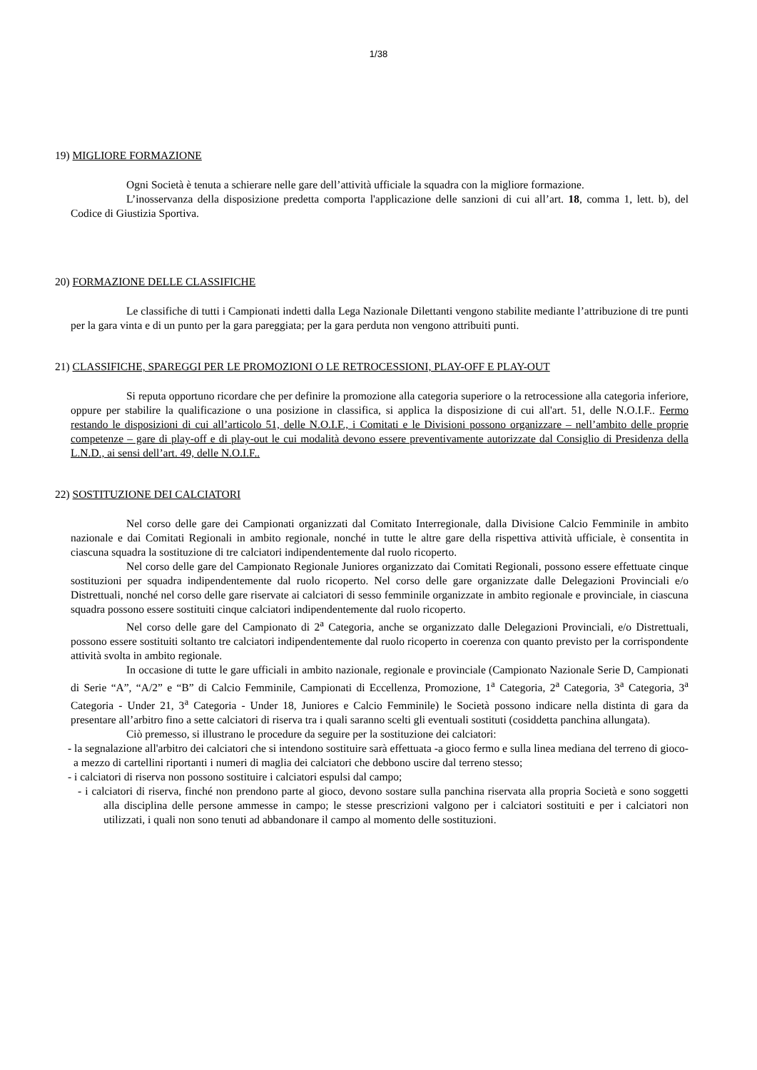1/38
19) MIGLIORE FORMAZIONE
Ogni Società è tenuta a schierare nelle gare dell’attività ufficiale la squadra con la migliore formazione.
L’inosservanza della disposizione predetta comporta l'applicazione delle sanzioni di cui all’art. 18, comma 1, lett. b), del Codice di Giustizia Sportiva.
20) FORMAZIONE DELLE CLASSIFICHE
Le classifiche di tutti i Campionati indetti dalla Lega Nazionale Dilettanti vengono stabilite mediante l’attribuzione di tre punti per la gara vinta e di un punto per la gara pareggiata; per la gara perduta non vengono attribuiti punti.
21) CLASSIFICHE, SPAREGGI PER LE PROMOZIONI O LE RETROCESSIONI, PLAY-OFF E PLAY-OUT
Si reputa opportuno ricordare che per definire la promozione alla categoria superiore o la retrocessione alla categoria inferiore, oppure per stabilire la qualificazione o una posizione in classifica, si applica la disposizione di cui all'art. 51, delle N.O.I.F.. Fermo restando le disposizioni di cui all’articolo 51, delle N.O.I.F., i Comitati e le Divisioni possono organizzare – nell’ambito delle proprie competenze – gare di play-off e di play-out le cui modalità devono essere preventivamente autorizzate dal Consiglio di Presidenza della L.N.D., ai sensi dell’art. 49, delle N.O.I.F..
22) SOSTITUZIONE DEI CALCIATORI
Nel corso delle gare dei Campionati organizzati dal Comitato Interregionale, dalla Divisione Calcio Femminile in ambito nazionale e dai Comitati Regionali in ambito regionale, nonché in tutte le altre gare della rispettiva attività ufficiale, è consentita in ciascuna squadra la sostituzione di tre calciatori indipendentemente dal ruolo ricoperto.
Nel corso delle gare del Campionato Regionale Juniores organizzato dai Comitati Regionali, possono essere effettuate cinque sostituzioni per squadra indipendentemente dal ruolo ricoperto. Nel corso delle gare organizzate dalle Delegazioni Provinciali e/o Distrettuali, nonché nel corso delle gare riservate ai calciatori di sesso femminile organizzate in ambito regionale e provinciale, in ciascuna squadra possono essere sostituiti cinque calciatori indipendentemente dal ruolo ricoperto.
Nel corso delle gare del Campionato di 2<sup>a</sup> Categoria, anche se organizzato dalle Delegazioni Provinciali, e/o Distrettuali, possono essere sostituiti soltanto tre calciatori indipendentemente dal ruolo ricoperto in coerenza con quanto previsto per la corrispondente attività svolta in ambito regionale.
In occasione di tutte le gare ufficiali in ambito nazionale, regionale e provinciale (Campionato Nazionale Serie D, Campionati di Serie “A”, “A/2” e “B” di Calcio Femminile, Campionati di Eccellenza, Promozione, 1<sup>a</sup> Categoria, 2<sup>a</sup> Categoria, 3<sup>a</sup> Categoria, 3<sup>a</sup> Categoria - Under 21, 3<sup>a</sup> Categoria - Under 18, Juniores e Calcio Femminile) le Società possono indicare nella distinta di gara da presentare all’arbitro fino a sette calciatori di riserva tra i quali saranno scelti gli eventuali sostituti (cosiddetta panchina allungata).
Ciò premesso, si illustrano le procedure da seguire per la sostituzione dei calciatori:
- la segnalazione all'arbitro dei calciatori che si intendono sostituire sarà effettuata -a gioco fermo e sulla linea mediana del terreno di gioco- a mezzo di cartellini riportanti i numeri di maglia dei calciatori che debbono uscire dal terreno stesso;
- i calciatori di riserva non possono sostituire i calciatori espulsi dal campo;
- i calciatori di riserva, finché non prendono parte al gioco, devono sostare sulla panchina riservata alla propria Società e sono soggetti alla disciplina delle persone ammesse in campo; le stesse prescrizioni valgono per i calciatori sostituiti e per i calciatori non utilizzati, i quali non sono tenuti ad abbandonare il campo al momento delle sostituzioni.